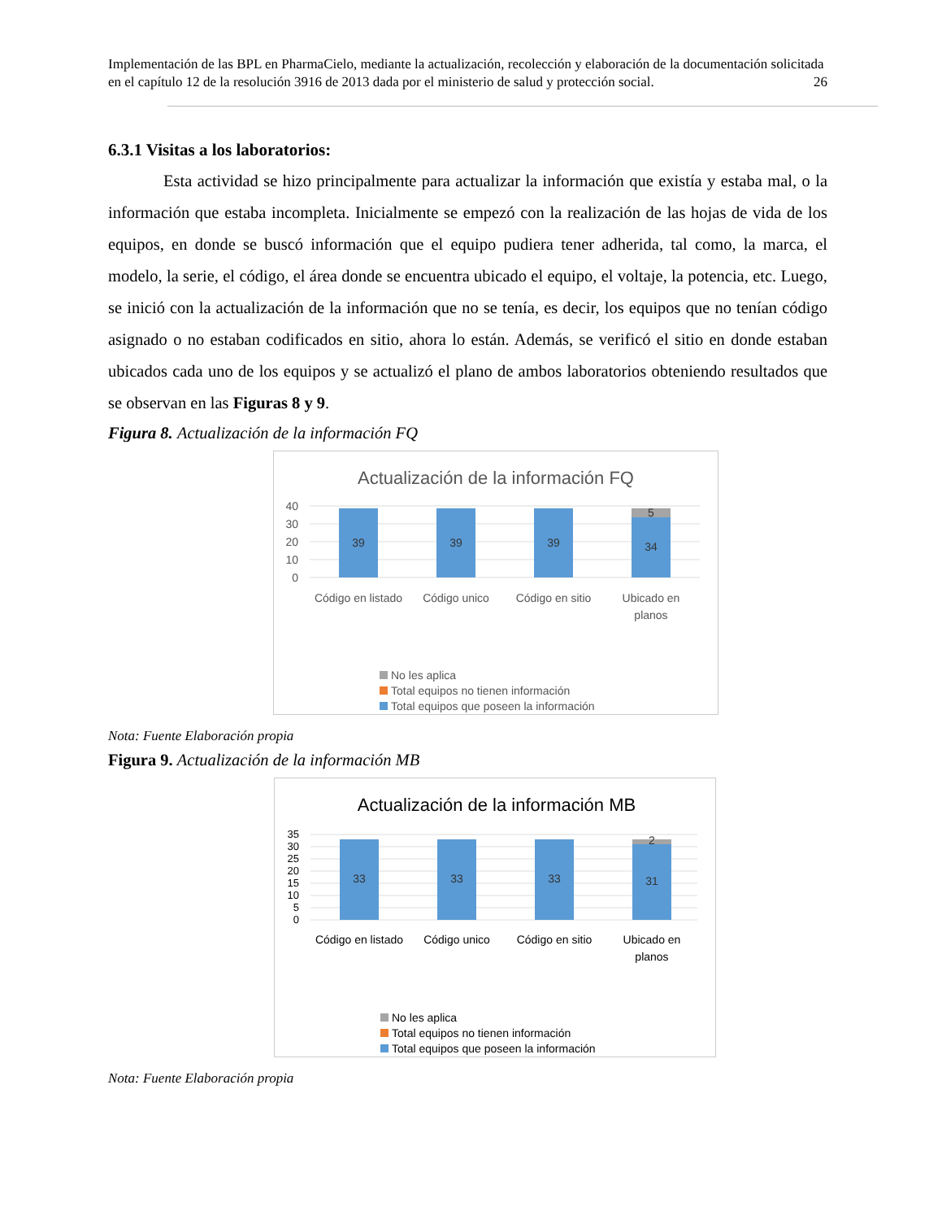Implementación de las BPL en PharmaCielo, mediante la actualización, recolección y elaboración de la documentación solicitada en el capítulo 12 de la resolución 3916 de 2013 dada por el ministerio de salud y protección social. 26
6.3.1 Visitas a los laboratorios:
Esta actividad se hizo principalmente para actualizar la información que existía y estaba mal, o la información que estaba incompleta. Inicialmente se empezó con la realización de las hojas de vida de los equipos, en donde se buscó información que el equipo pudiera tener adherida, tal como, la marca, el modelo, la serie, el código, el área donde se encuentra ubicado el equipo, el voltaje, la potencia, etc. Luego, se inició con la actualización de la información que no se tenía, es decir, los equipos que no tenían código asignado o no estaban codificados en sitio, ahora lo están. Además, se verificó el sitio en donde estaban ubicados cada uno de los equipos y se actualizó el plano de ambos laboratorios obteniendo resultados que se observan en las Figuras 8 y 9.
Figura 8. Actualización de la información FQ
Actualización de la información FQ
40
30
20
10
0
39
39
39
34
5
Código en listado
Código unico
Código en sitio
Ubicado en
planos
No les aplica
Total equipos no tienen información
Total equipos que poseen la información
Nota: Fuente Elaboración propia
Figura 9. Actualización de la información MB
Actualización de la información MB
35
30
25
20
15
10
5
0
33
33
33
31
2
Código en listado
Código unico
Código en sitio
Ubicado en
planos
No les aplica
Total equipos no tienen información
Total equipos que poseen la información
Nota: Fuente Elaboración propia